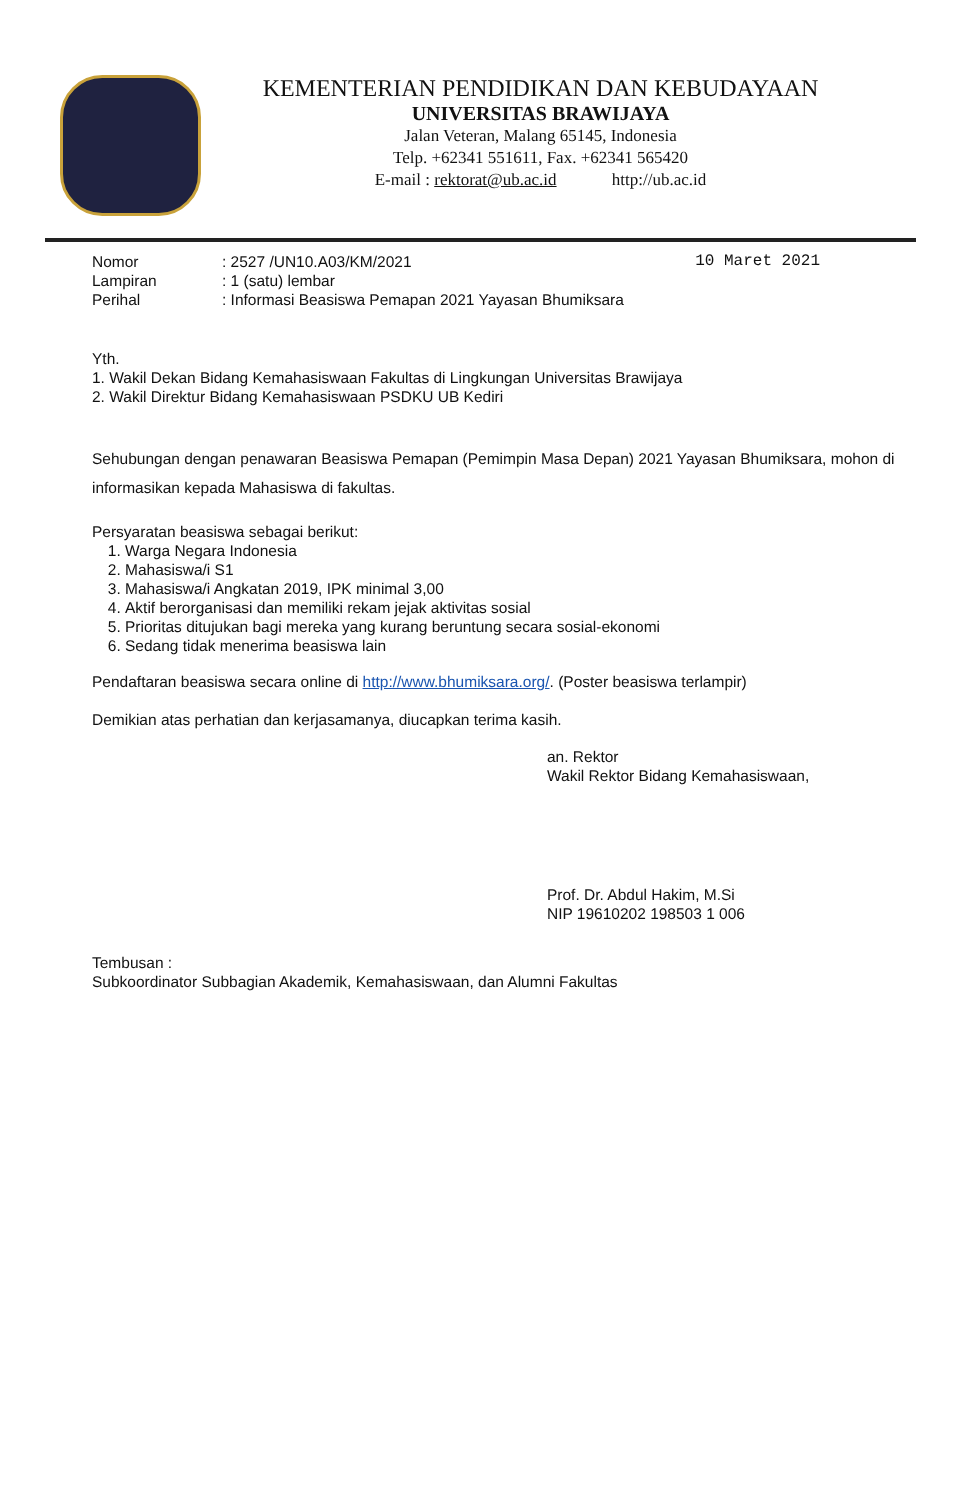KEMENTERIAN PENDIDIKAN DAN KEBUDAYAAN
UNIVERSITAS BRAWIJAYA
Jalan Veteran, Malang 65145, Indonesia
Telp. +62341 551611, Fax. +62341 565420
E-mail : rektorat@ub.ac.id http://ub.ac.id
| Nomor | : 2527 /UN10.A03/KM/2021 |
| Lampiran | : 1 (satu) lembar |
| Perihal | : Informasi Beasiswa Pemapan 2021 Yayasan Bhumiksara |
10 Maret 2021
Yth.
1. Wakil Dekan Bidang Kemahasiswaan Fakultas di Lingkungan Universitas Brawijaya
2. Wakil Direktur Bidang Kemahasiswaan PSDKU UB Kediri
Sehubungan dengan penawaran Beasiswa Pemapan (Pemimpin Masa Depan) 2021 Yayasan Bhumiksara, mohon di informasikan kepada Mahasiswa di fakultas.
Persyaratan beasiswa sebagai berikut:
1. Warga Negara Indonesia
2. Mahasiswa/i S1
3. Mahasiswa/i Angkatan 2019, IPK minimal 3,00
4. Aktif berorganisasi dan memiliki rekam jejak aktivitas sosial
5. Prioritas ditujukan bagi mereka yang kurang beruntung secara sosial-ekonomi
6. Sedang tidak menerima beasiswa lain
Pendaftaran beasiswa secara online di http://www.bhumiksara.org/. (Poster beasiswa terlampir)
Demikian atas perhatian dan kerjasamanya, diucapkan terima kasih.
an. Rektor
Wakil Rektor Bidang Kemahasiswaan,
Prof. Dr. Abdul Hakim, M.Si
NIP 19610202 198503 1 006
Tembusan :
Subkoordinator Subbagian Akademik, Kemahasiswaan, dan Alumni Fakultas